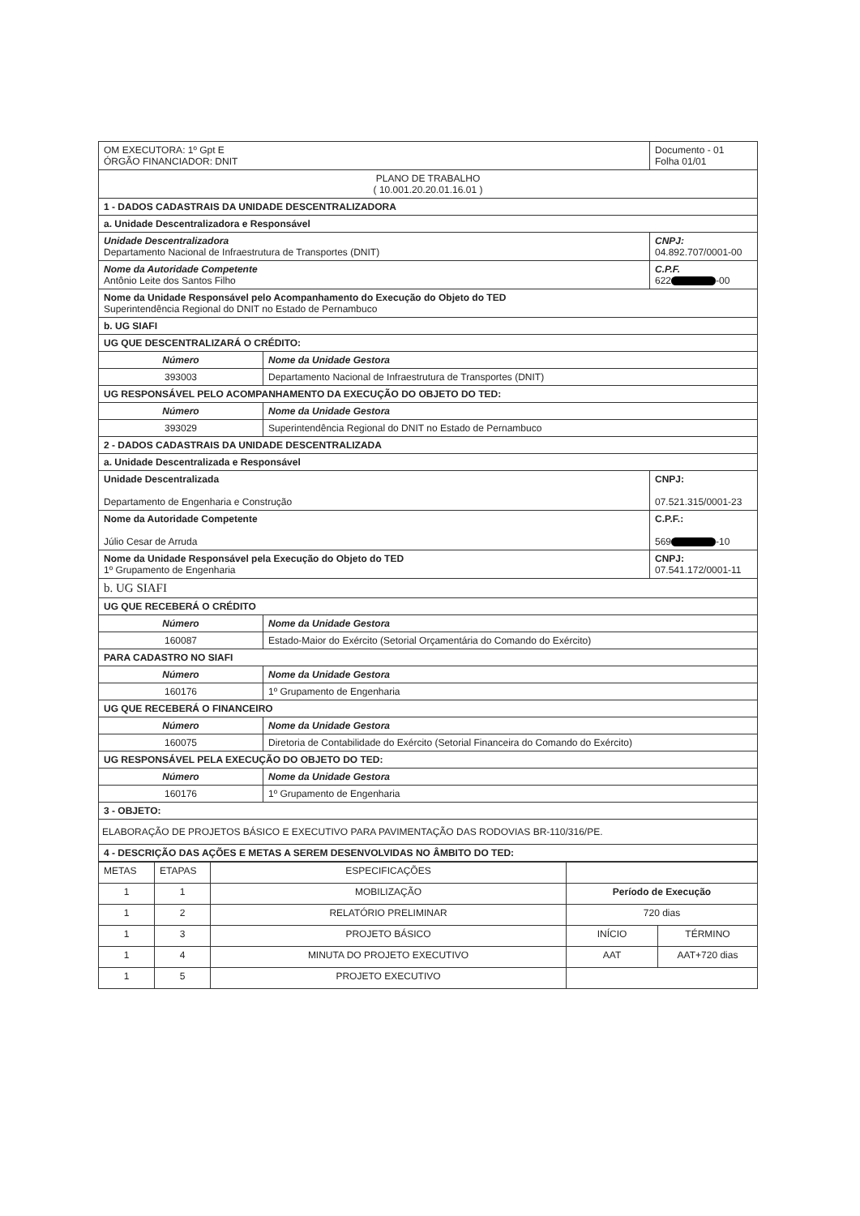| OM EXECUTORA: 1º Gpt E ÓRGÃO FINANCIADOR: DNIT | | Documento - 01 Folha 01/01 |
| PLANO DE TRABALHO ( 10.001.20.20.01.16.01 ) | | |
| 1 - DADOS CADASTRAIS DA UNIDADE DESCENTRALIZADORA | | |
| a. Unidade Descentralizadora e Responsável | | |
| Unidade Descentralizadora Departamento Nacional de Infraestrutura de Transportes (DNIT) | | CNPJ: 04.892.707/0001-00 |
| Nome da Autoridade Competente Antônio Leite dos Santos Filho | | C.P.F. 622 -00 |
| Nome da Unidade Responsável pelo Acompanhamento do Execução do Objeto do TED Superintendência Regional do DNIT no Estado de Pernambuco | | |
| b. UG SIAFI | | |
| UG QUE DESCENTRALIZARÁ O CRÉDITO: | | |
| Número | Nome da Unidade Gestora | |
| 393003 | Departamento Nacional de Infraestrutura de Transportes (DNIT) | |
| UG RESPONSÁVEL PELO ACOMPANHAMENTO DA EXECUÇÃO DO OBJETO DO TED: | | |
| Número | Nome da Unidade Gestora | |
| 393029 | Superintendência Regional do DNIT no Estado de Pernambuco | |
| 2 - DADOS CADASTRAIS DA UNIDADE DESCENTRALIZADA | | |
| a. Unidade Descentralizada e Responsável | | |
| Unidade Descentralizada Departamento de Engenharia e Construção | | CNPJ: 07.521.315/0001-23 |
| Nome da Autoridade Competente Júlio Cesar de Arruda | | C.P.F.: 569 -10 |
| Nome da Unidade Responsável pela Execução do Objeto do TED 1º Grupamento de Engenharia | | CNPJ: 07.541.172/0001-11 |
| b. UG SIAFI | | |
| UG QUE RECEBERÁ O CRÉDITO | | |
| Número | Nome da Unidade Gestora | |
| 160087 | Estado-Maior do Exército (Setorial Orçamentária do Comando do Exército) | |
| PARA CADASTRO NO SIAFI | | |
| Número | Nome da Unidade Gestora | |
| 160176 | 1º Grupamento de Engenharia | |
| UG QUE RECEBERÁ O FINANCEIRO | | |
| Número | Nome da Unidade Gestora | |
| 160075 | Diretoria de Contabilidade do Exército (Setorial Financeira do Comando do Exército) | |
| UG RESPONSÁVEL PELA EXECUÇÃO DO OBJETO DO TED: | | |
| Número | Nome da Unidade Gestora | |
| 160176 | 1º Grupamento de Engenharia | |
| 3 - OBJETO: | | |
| ELABORAÇÃO DE PROJETOS BÁSICO E EXECUTIVO PARA PAVIMENTAÇÃO DAS RODOVIAS BR-110/316/PE. | | |
| 4 - DESCRIÇÃO DAS AÇÕES E METAS A SEREM DESENVOLVIDAS NO ÂMBITO DO TED: | | |
| METAS | ETAPAS | ESPECIFICAÇÕES | | |
| --- | --- | --- | --- | --- |
| 1 | 1 | MOBILIZAÇÃO | Período de Execução | |
| 1 | 2 | RELATÓRIO PRELIMINAR | 720 dias | |
| 1 | 3 | PROJETO BÁSICO | INÍCIO | TÉRMINO |
| 1 | 4 | MINUTA DO PROJETO EXECUTIVO | AAT | AAT+720 dias |
| 1 | 5 | PROJETO EXECUTIVO | | |